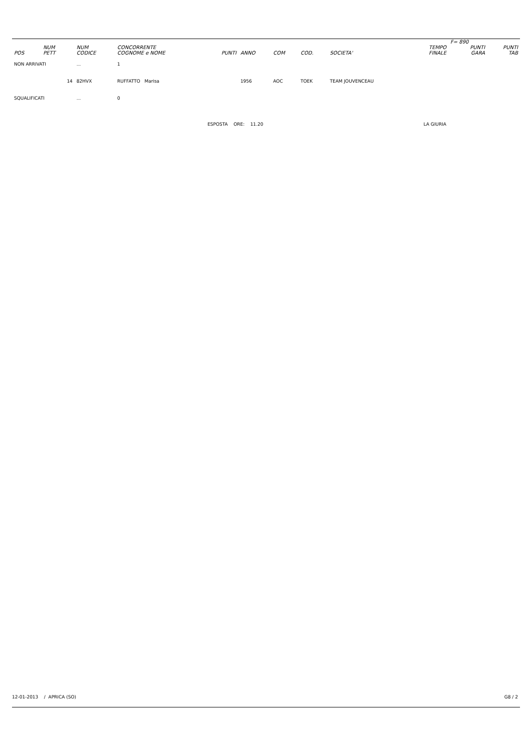| | | | | | | | | | | F= 890 | |
| --- | --- | --- | --- | --- | --- | --- | --- | --- | --- | --- | --- |
| POS | NUM PETT | NUM CODICE | CONCORRENTE COGNOME e NOME | PUNTI | ANNO | COM | COD. | SOCIETA' | TEMPO FINALE | PUNTI GARA | PUNTI TAB |
| NON ARRIVATI | | ... | 1 | | | | | | | | |
| | 14 | 82HVX | RUFFATTO Marisa | | 1956 | AOC | TOEK | TEAM JOUVENCEAU | | | |
| SQUALIFICATI | | ... | 0 | | | | | | | | |
| | | | | ESPOSTA ORE: 11.20 | | | | LA GIURIA | | | |
12-01-2013 / APRICA (SO) G8 / 2